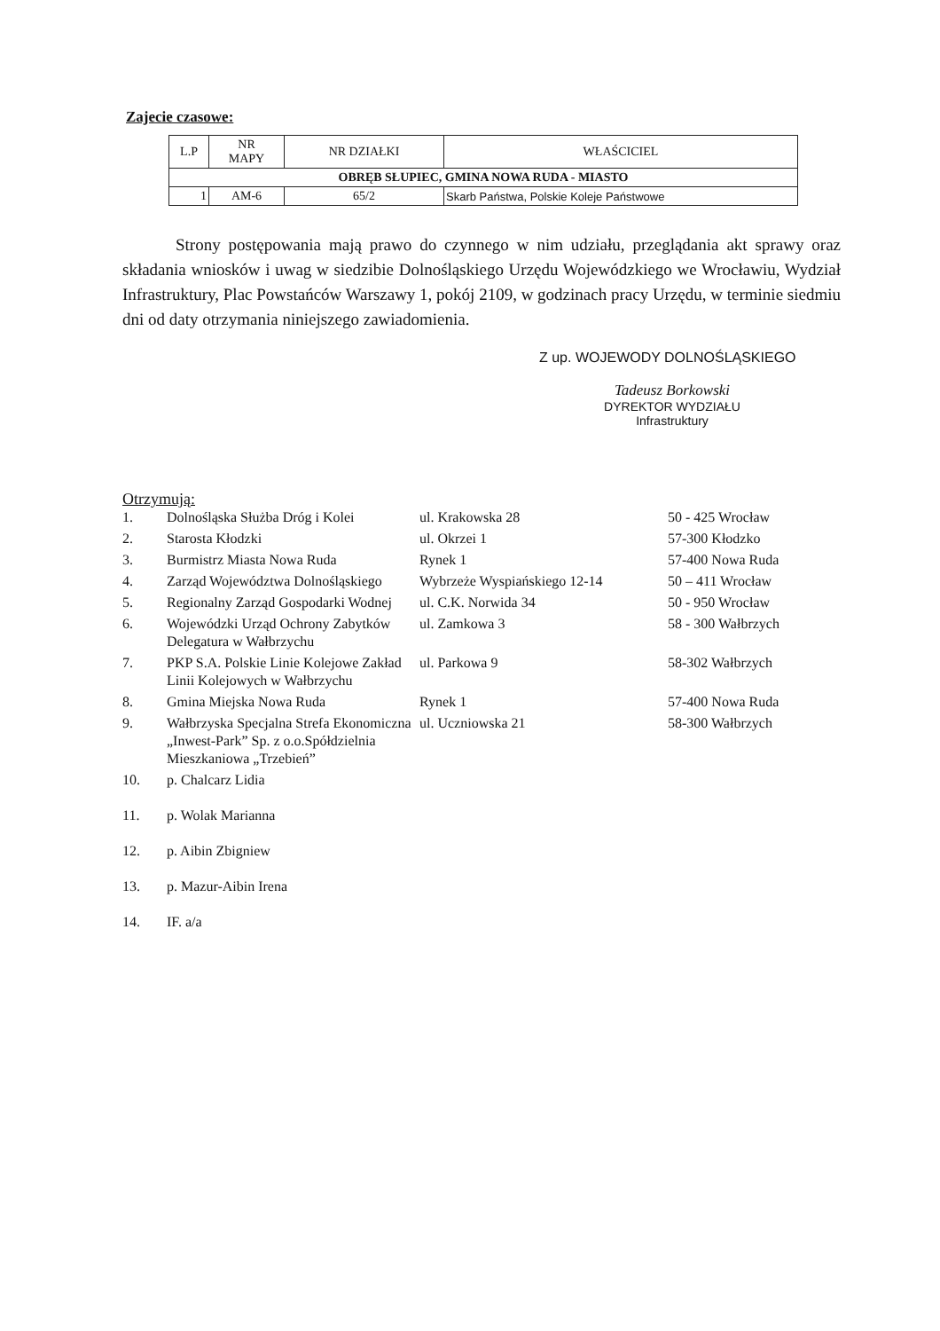Zajecie czasowe:
| L.P | NR MAPY | NR DZIAŁKI | WŁAŚCICIEL |
| --- | --- | --- | --- |
| OBRĘB SŁUPIEC, GMINA NOWA RUDA - MIASTO | | | |
| 1 | AM-6 | 65/2 | Skarb Państwa, Polskie Koleje Państwowe |
Strony postępowania mają prawo do czynnego w nim udziału, przeglądania akt sprawy oraz składania wniosków i uwag w siedzibie Dolnośląskiego Urzędu Wojewódzkiego we Wrocławiu, Wydział Infrastruktury, Plac Powstańców Warszawy 1, pokój 2109, w godzinach pracy Urzędu, w terminie siedmiu dni od daty otrzymania niniejszego zawiadomienia.
Z up. WOJEWODY DOLNOŚLĄSKIEGO
Tadeusz Borkowski
DYREKTOR WYDZIAŁU
Infrastruktury
Otrzymują:
| 1. | Dolnośląska Służba Dróg i Kolei | ul. Krakowska 28 | 50 - 425 Wrocław |
| 2. | Starosta Kłodzki | ul. Okrzei 1 | 57-300 Kłodzko |
| 3. | Burmistrz Miasta Nowa Ruda | Rynek 1 | 57-400 Nowa Ruda |
| 4. | Zarząd Województwa Dolnośląskiego | Wybrzeże Wyspiańskiego 12-14 | 50 – 411 Wrocław |
| 5. | Regionalny Zarząd Gospodarki Wodnej | ul. C.K. Norwida 34 | 50 - 950 Wrocław |
| 6. | Wojewódzki Urząd Ochrony Zabytków Delegatura w Wałbrzychu | ul. Zamkowa 3 | 58 - 300 Wałbrzych |
| 7. | PKP S.A. Polskie Linie Kolejowe Zakład Linii Kolejowych w Wałbrzychu | ul. Parkowa 9 | 58-302 Wałbrzych |
| 8. | Gmina Miejska Nowa Ruda | Rynek 1 | 57-400 Nowa Ruda |
| 9. | Wałbrzyska Specjalna Strefa Ekonomiczna „Inwest-Park” Sp. z o.o.Spółdzielnia Mieszkaniowa „Trzebień” | ul. Uczniowska 21 | 58-300 Wałbrzych |
| 10. | p. Chalcarz Lidia | | |
| 11. | p. Wolak Marianna | | |
| 12. | p. Aibin Zbigniew | | |
| 13. | p. Mazur-Aibin Irena | | |
| 14. | IF. a/a | | |